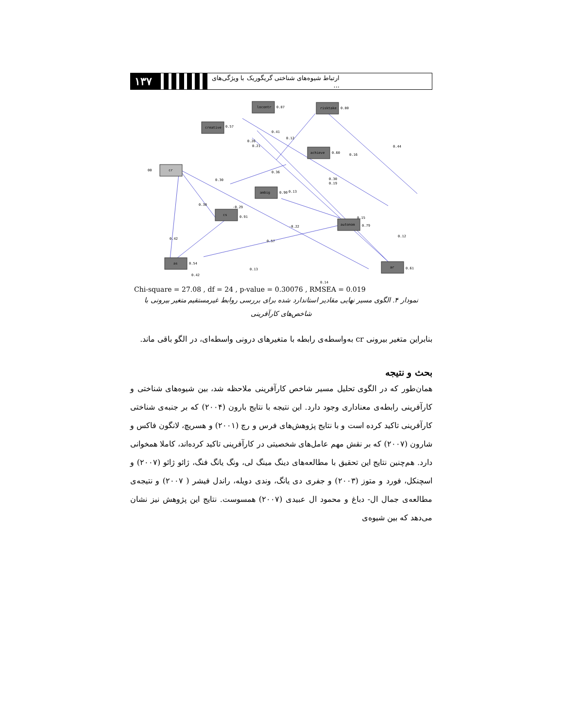۱۳۷
ارتباط شیوه‌های شناختی گریگوریک با ویژگی‌های ...
locontr
risktake
creative
achieve
ambig
cs
autonom
as
ar
cr
00
0.87
0.80
0.57
0.60
0.90
0.91
0.79
0.54
0.61
0.41
0.12
0.26
0.21
0.44
0.16
0.36
0.30
0.19
0.30
0.13
0.30
-0.29
-0.22
0.15
0.42
0.57
0.12
0.42
0.13
0.14
Chi-square = 27.08 , df = 24 , p-value = 0.30076 , RMSEA = 0.019
نمودار ۴. الگوی مسیر نهایی مقادیر استاندارد شده برای بررسی روابط غیرمستقیم متغیر بیرونی با شاخص‌های کارآفرینی
بنابراین متغیر بیرونی cr به‌واسطه‌ی رابطه با متغیرهای درونی واسطه‌ای، در الگو باقی ماند.
بحث و نتیجه
همان‌طور که در الگوی تحلیل مسیر شاخص کارآفرینی ملاحظه شد، بین شیوه‌های شناختی و کارآفرینی رابطه‌ی معناداری وجود دارد. این نتیجه با نتایج بارون (۲۰۰۴) که بر جنبه‌ی شناختی کارآفرینی تاکید کرده است و با نتایج پژوهش‌های فرس و رچ (۲۰۰۱) و هسریچ، لانگون فاکس و شارون (۲۰۰۷) که بر نقش مهم عامل‌های شخصیتی در کارآفرینی تاکید کرده‌اند، کاملا همخوانی دارد. هم‌چنین نتایج این تحقیق با مطالعه‌های دینگ مینگ لی، ونگ یانگ فنگ، ژائو ژائو (۲۰۰۷) و اسچنکل، فورد و متوز (۲۰۰۳) و جفری دی یانگ، وندی دویله، راندل فیشر ( ۲۰۰۷) و نتیجه‌ی مطالعه‌ی جمال ال- دباغ و محمود ال عبیدی (۲۰۰۷) همسوست. نتایج این پژوهش نیز نشان می‌دهد که بین شیوه‌ی